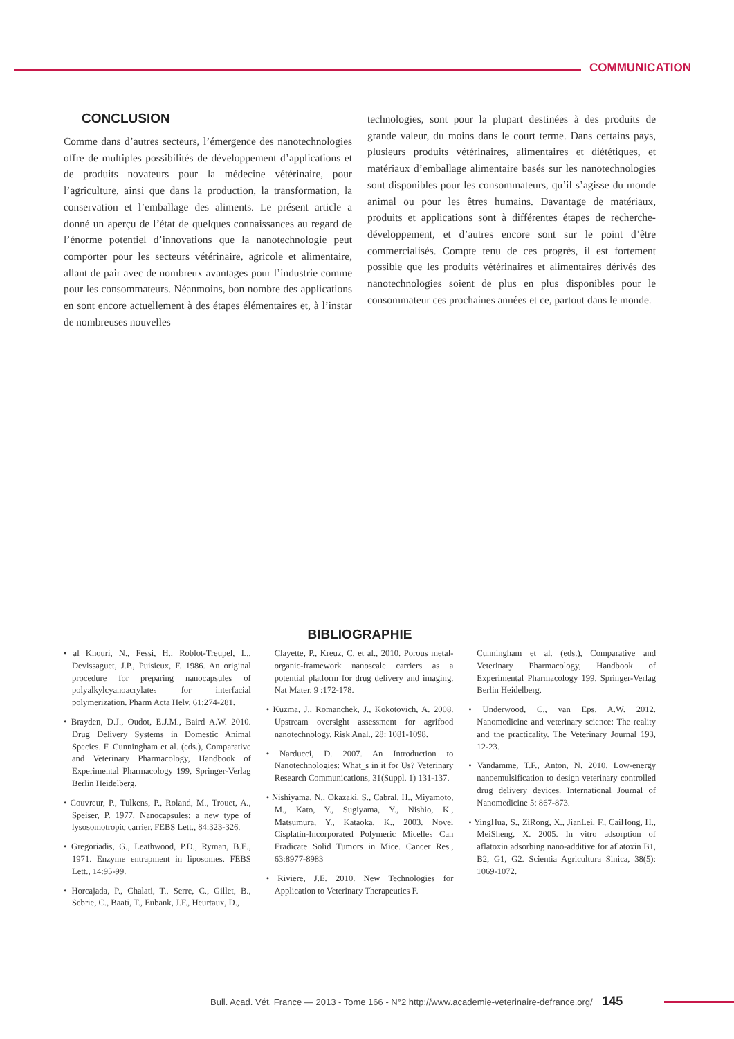COMMUNICATION
CONCLUSION
Comme dans d’autres secteurs, l’émergence des nanotechnologies offre de multiples possibilités de développement d’applications et de produits novateurs pour la médecine vétérinaire, pour l’agriculture, ainsi que dans la production, la transformation, la conservation et l’emballage des aliments. Le présent article a donné un aperçu de l’état de quelques connaissances au regard de l’énorme potentiel d’innovations que la nanotechnologie peut comporter pour les secteurs vétérinaire, agricole et alimentaire, allant de pair avec de nombreux avantages pour l’industrie comme pour les consommateurs. Néanmoins, bon nombre des applications en sont encore actuellement à des étapes élémentaires et, à l’instar de nombreuses nouvelles
technologies, sont pour la plupart destinées à des produits de grande valeur, du moins dans le court terme. Dans certains pays, plusieurs produits vétérinaires, alimentaires et diététiques, et matériaux d’emballage alimentaire basés sur les nanotechnologies sont disponibles pour les consommateurs, qu’il s’agisse du monde animal ou pour les êtres humains. Davantage de matériaux, produits et applications sont à différentes étapes de recherche-développement, et d’autres encore sont sur le point d’être commercialisés. Compte tenu de ces progrès, il est fortement possible que les produits vétérinaires et alimentaires dérivés des nanotechnologies soient de plus en plus disponibles pour le consommateur ces prochaines années et ce, partout dans le monde.
BIBLIOGRAPHIE
• al Khouri, N., Fessi, H., Roblot-Treupel, L., Devissaguet, J.P., Puisieux, F. 1986. An original procedure for preparing nanocapsules of polyalkylcyanoacrylates for interfacial polymerization. Pharm Acta Helv. 61:274-281.
• Brayden, D.J., Oudot, E.J.M., Baird A.W. 2010. Drug Delivery Systems in Domestic Animal Species. F. Cunningham et al. (eds.), Comparative and Veterinary Pharmacology, Handbook of Experimental Pharmacology 199, Springer-Verlag Berlin Heidelberg.
• Couvreur, P., Tulkens, P., Roland, M., Trouet, A., Speiser, P. 1977. Nanocapsules: a new type of lysosomotropic carrier. FEBS Lett., 84:323-326.
• Gregoriadis, G., Leathwood, P.D., Ryman, B.E., 1971. Enzyme entrapment in liposomes. FEBS Lett., 14:95-99.
• Horcajada, P., Chalati, T., Serre, C., Gillet, B., Sebrie, C., Baati, T., Eubank, J.F., Heurtaux, D.,
Clayette, P., Kreuz, C. et al., 2010. Porous metal-organic-framework nanoscale carriers as a potential platform for drug delivery and imaging. Nat Mater. 9 :172-178.
• Kuzma, J., Romanchek, J., Kokotovich, A. 2008. Upstream oversight assessment for agrifood nanotechnology. Risk Anal., 28: 1081-1098.
• Narducci, D. 2007. An Introduction to Nanotechnologies: What_s in it for Us? Veterinary Research Communications, 31(Suppl. 1) 131-137.
• Nishiyama, N., Okazaki, S., Cabral, H., Miyamoto, M., Kato, Y., Sugiyama, Y., Nishio, K., Matsumura, Y., Kataoka, K., 2003. Novel Cisplatin-Incorporated Polymeric Micelles Can Eradicate Solid Tumors in Mice. Cancer Res., 63:8977-8983
• Riviere, J.E. 2010. New Technologies for Application to Veterinary Therapeutics F.
Cunningham et al. (eds.), Comparative and Veterinary Pharmacology, Handbook of Experimental Pharmacology 199, Springer-Verlag Berlin Heidelberg.
• Underwood, C., van Eps, A.W. 2012. Nanomedicine and veterinary science: The reality and the practicality. The Veterinary Journal 193, 12-23.
• Vandamme, T.F., Anton, N. 2010. Low-energy nanoemulsification to design veterinary controlled drug delivery devices. International Journal of Nanomedicine 5: 867-873.
• YingHua, S., ZiRong, X., JianLei, F., CaiHong, H., MeiSheng, X. 2005. In vitro adsorption of aflatoxin adsorbing nano-additive for aflatoxin B1, B2, G1, G2. Scientia Agricultura Sinica, 38(5): 1069-1072.
Bull. Acad. Vét. France — 2013 - Tome 166 - N°2 http://www.academie-veterinaire-defrance.org/ 145